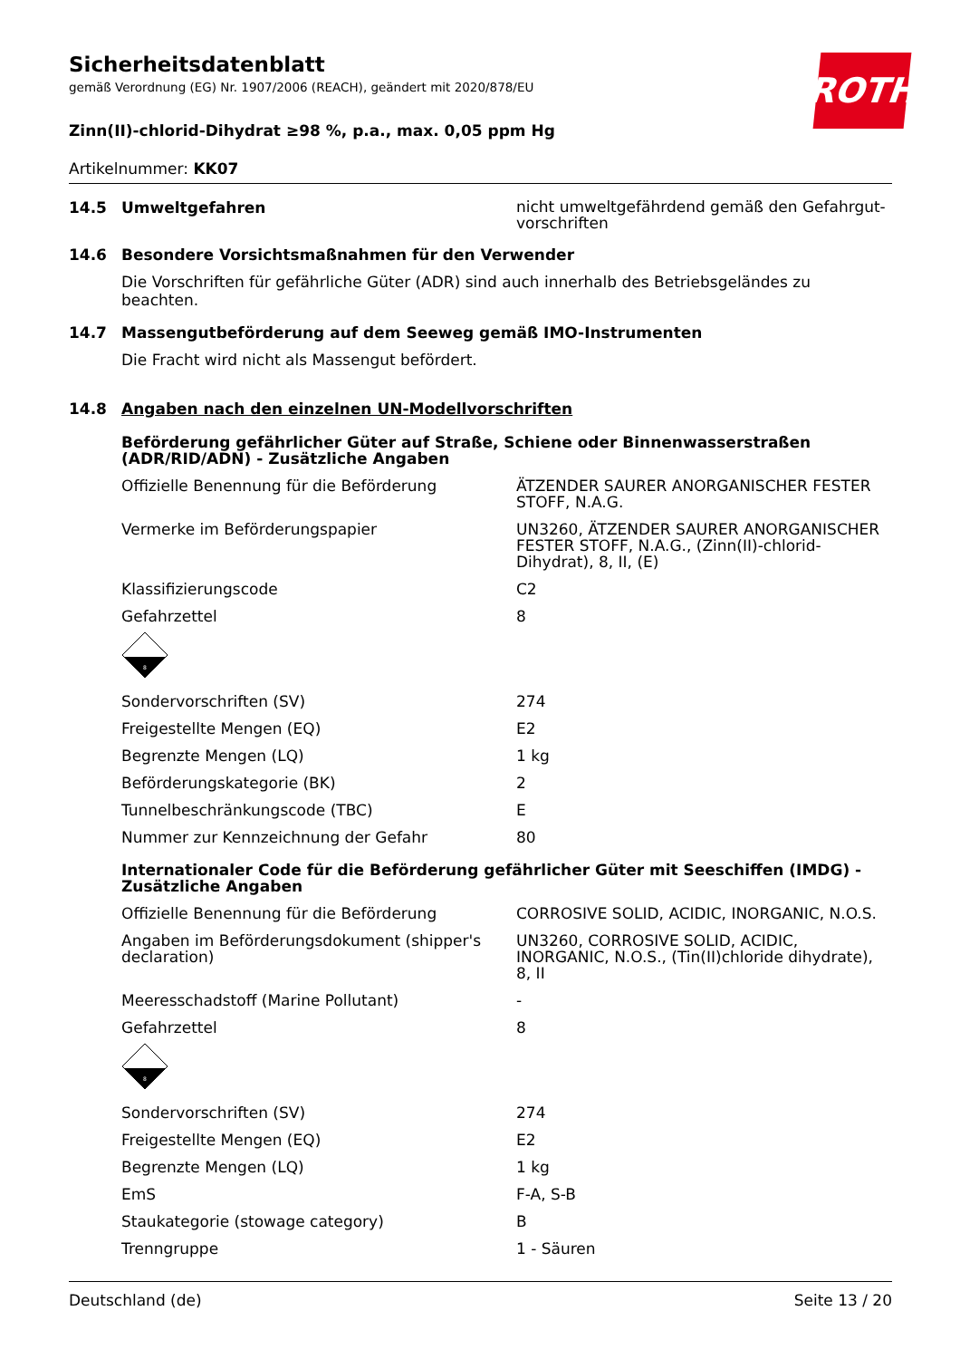Sicherheitsdatenblatt
gemäß Verordnung (EG) Nr. 1907/2006 (REACH), geändert mit 2020/878/EU
ROTH
Zinn(II)-chlorid-Dihydrat ≥98 %, p.a., max. 0,05 ppm Hg
Artikelnummer: KK07
14.5 Umweltgefahren
nicht umweltgefährdend gemäß den Gefahrgut-vorschriften
14.6 Besondere Vorsichtsmaßnahmen für den Verwender
Die Vorschriften für gefährliche Güter (ADR) sind auch innerhalb des Betriebsgeländes zu beachten.
14.7 Massengutbeförderung auf dem Seeweg gemäß IMO-Instrumenten
Die Fracht wird nicht als Massengut befördert.
14.8 Angaben nach den einzelnen UN-Modellvorschriften
Beförderung gefährlicher Güter auf Straße, Schiene oder Binnenwasserstraßen (ADR/RID/ADN) - Zusätzliche Angaben
Offizielle Benennung für die Beförderung ÄTZENDER SAURER ANORGANISCHER FESTER STOFF, N.A.G.
Vermerke im Beförderungspapier UN3260, ÄTZENDER SAURER ANORGANISCHER FESTER STOFF, N.A.G., (Zinn(II)-chlorid-Dihydrat), 8, II, (E)
Klassifizierungscode C2
Gefahrzettel 8
8
Sondervorschriften (SV) 274
Freigestellte Mengen (EQ) E2
Begrenzte Mengen (LQ) 1 kg
Beförderungskategorie (BK) 2
Tunnelbeschränkungscode (TBC) E
Nummer zur Kennzeichnung der Gefahr 80
Internationaler Code für die Beförderung gefährlicher Güter mit Seeschiffen (IMDG) - Zusätzliche Angaben
Offizielle Benennung für die Beförderung CORROSIVE SOLID, ACIDIC, INORGANIC, N.O.S.
Angaben im Beförderungsdokument (shipper's declaration)
UN3260, CORROSIVE SOLID, ACIDIC, INORGANIC, N.O.S., (Tin(II)chloride dihydrate), 8, II
Meeresschadstoff (Marine Pollutant) -
Gefahrzettel 8
8
Sondervorschriften (SV) 274
Freigestellte Mengen (EQ) E2
Begrenzte Mengen (LQ) 1 kg
EmS F-A, S-B
Staukategorie (stowage category) B
Trenngruppe 1 - Säuren
Deutschland (de) Seite 13 / 20